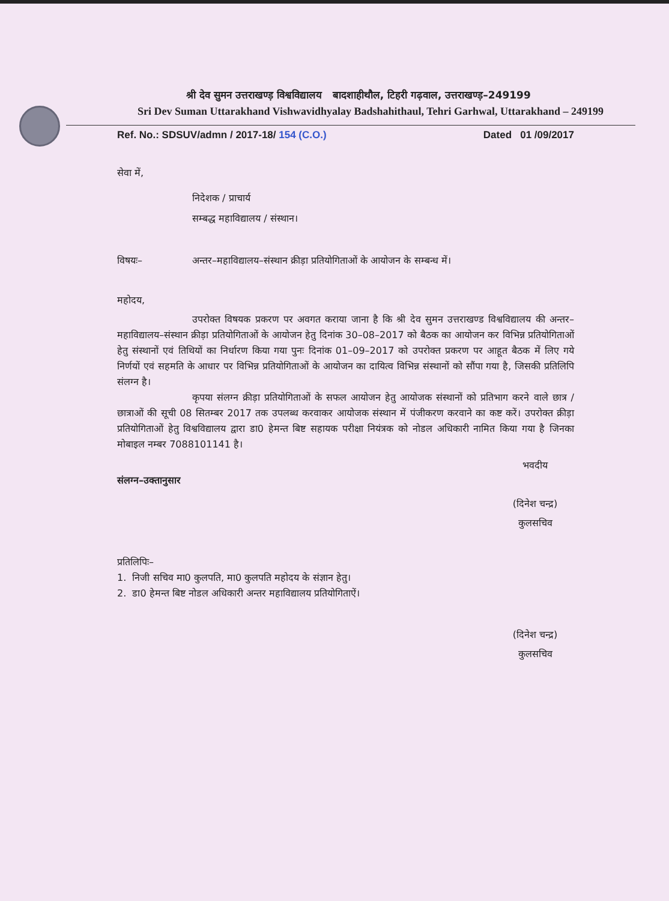श्री देव सुमन उत्तराखण्ड़ विश्वविद्यालय बादशाहीथौल, टिहरी गढ़वाल, उत्तराखण्ड़–249199
Sri Dev Suman Uttarakhand Vishwavidhyalay Badshahithaul, Tehri Garhwal, Uttarakhand – 249199
Ref. No.: SDSUV/admn / 2017-18/ 154 (C.O.) Dated 01 /09/2017
सेवा में,
निदेशक / प्राचार्य
सम्बद्ध महाविद्यालय / संस्थान।
विषयः– अन्तर–महाविद्यालय–संस्थान क्रीड़ा प्रतियोगिताओं के आयोजन के सम्बन्ध में।
महोदय,
उपरोक्त विषयक प्रकरण पर अवगत कराया जाना है कि श्री देव सुमन उत्तराखण्ड विश्वविद्यालय की अन्तर–महाविद्यालय–संस्थान क्रीड़ा प्रतियोगिताओं के आयोजन हेतु दिनांक 30–08–2017 को बैठक का आयोजन कर विभिन्न प्रतियोगिताओं हेतु संस्थानों एवं तिथियों का निर्धारण किया गया पुनः दिनांक 01–09–2017 को उपरोक्त प्रकरण पर आहूत बैठक में लिए गये निर्णयों एवं सहमति के आधार पर विभिन्न प्रतियोगिताओं के आयोजन का दायित्व विभिन्न संस्थानों को सौंपा गया है, जिसकी प्रतिलिपि संलग्न है।
कृपया संलग्न क्रीड़ा प्रतियोगिताओं के सफल आयोजन हेतु आयोजक संस्थानों को प्रतिभाग करने वाले छात्र / छात्राओं की सूची 08 सितम्बर 2017 तक उपलब्ध करवाकर आयोजक संस्थान में पंजीकरण करवाने का कष्ट करें। उपरोक्त क्रीड़ा प्रतियोगिताओं हेतु विश्वविद्यालय द्वारा डा0 हेमन्त बिष्ट सहायक परीक्षा नियंत्रक को नोडल अधिकारी नामित किया गया है जिनका मोबाइल नम्बर 7088101141 है।
भवदीय
(दिनेश चन्द्र)
कुलसचिव
संलग्न–उक्तानुसार
प्रतिलिपिः–
1. निजी सचिव मा0 कुलपति, मा0 कुलपति महोदय के संज्ञान हेतु।
2. डा0 हेमन्त बिष्ट नोडल अधिकारी अन्तर महाविद्यालय प्रतियोगिताऐं।
(दिनेश चन्द्र)
कुलसचिव